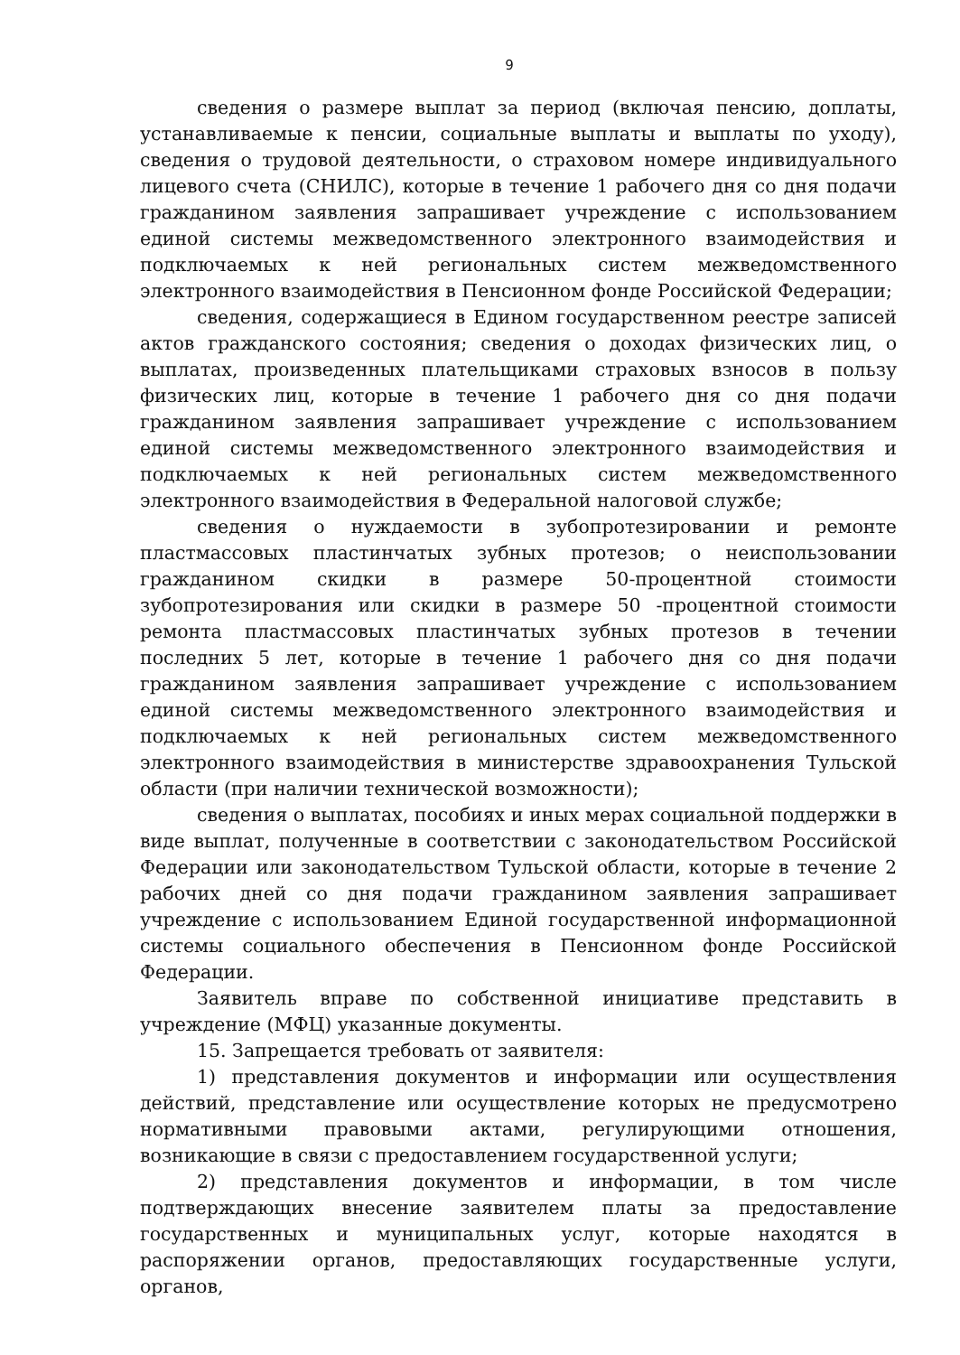9
сведения о размере выплат за период (включая пенсию, доплаты, устанавливаемые к пенсии, социальные выплаты и выплаты по уходу), сведения о трудовой деятельности, о страховом номере индивидуального лицевого счета (СНИЛС), которые в течение 1 рабочего дня со дня подачи гражданином заявления запрашивает учреждение с использованием единой системы межведомственного электронного взаимодействия и подключаемых к ней региональных систем межведомственного электронного взаимодействия в Пенсионном фонде Российской Федерации;
сведения, содержащиеся в Едином государственном реестре записей актов гражданского состояния; сведения о доходах физических лиц, о выплатах, произведенных плательщиками страховых взносов в пользу физических лиц, которые в течение 1 рабочего дня со дня подачи гражданином заявления запрашивает учреждение с использованием единой системы межведомственного электронного взаимодействия и подключаемых к ней региональных систем межведомственного электронного взаимодействия в Федеральной налоговой службе;
сведения о нуждаемости в зубопротезировании и ремонте пластмассовых пластинчатых зубных протезов; о неиспользовании гражданином скидки в размере 50-процентной стоимости зубопротезирования или скидки в размере 50 -процентной стоимости ремонта пластмассовых пластинчатых зубных протезов в течении последних 5 лет, которые в течение 1 рабочего дня со дня подачи гражданином заявления запрашивает учреждение с использованием единой системы межведомственного электронного взаимодействия и подключаемых к ней региональных систем межведомственного электронного взаимодействия в министерстве здравоохранения Тульской области (при наличии технической возможности);
сведения о выплатах, пособиях и иных мерах социальной поддержки в виде выплат, полученные в соответствии с законодательством Российской Федерации или законодательством Тульской области, которые в течение 2 рабочих дней со дня подачи гражданином заявления запрашивает учреждение с использованием Единой государственной информационной системы социального обеспечения в Пенсионном фонде Российской Федерации.
Заявитель вправе по собственной инициативе представить в учреждение (МФЦ) указанные документы.
15. Запрещается требовать от заявителя:
1) представления документов и информации или осуществления действий, представление или осуществление которых не предусмотрено нормативными правовыми актами, регулирующими отношения, возникающие в связи с предоставлением государственной услуги;
2) представления документов и информации, в том числе подтверждающих внесение заявителем платы за предоставление государственных и муниципальных услуг, которые находятся в распоряжении органов, предоставляющих государственные услуги, органов,